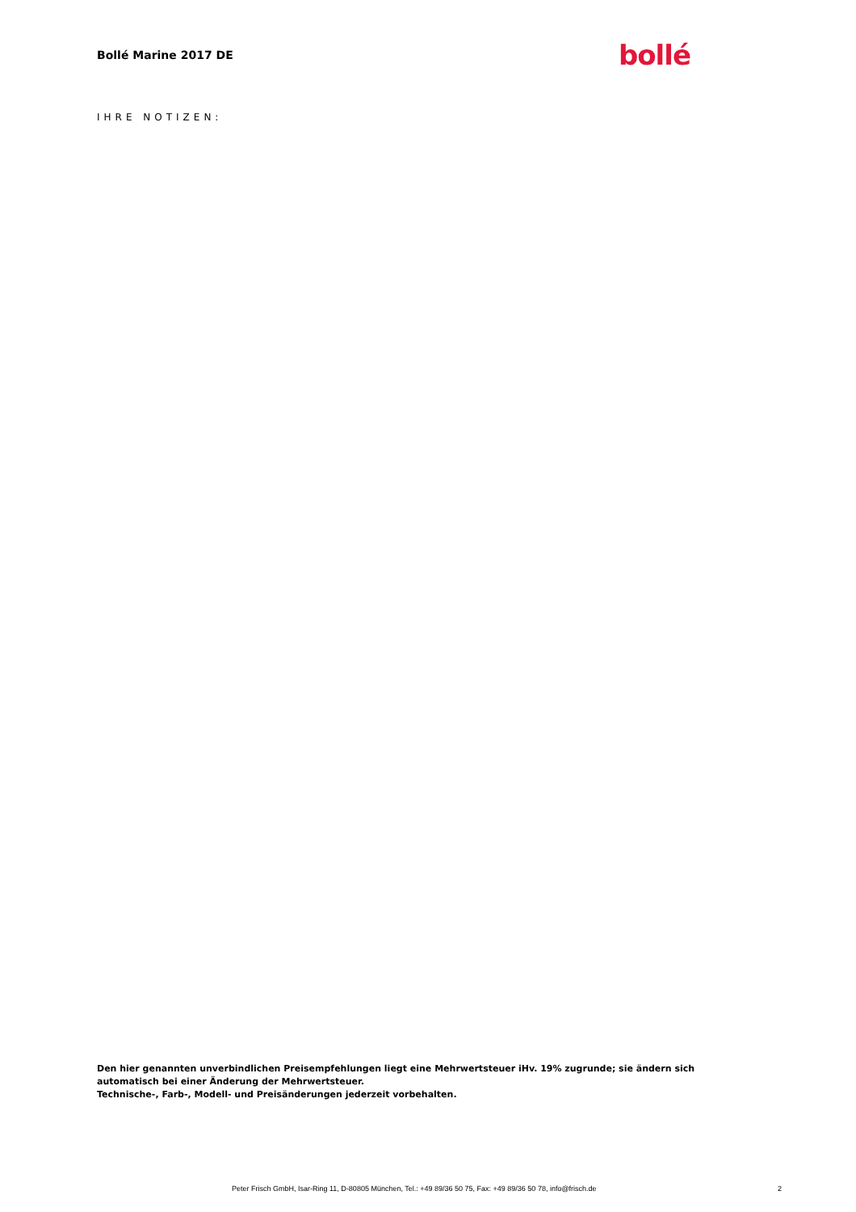Bollé Marine 2017 DE
bollé
IHRE NOTIZEN:
Den hier genannten unverbindlichen Preisempfehlungen liegt eine Mehrwertsteuer iHv. 19% zugrunde; sie ändern sich automatisch bei einer Änderung der Mehrwertsteuer.
Technische-, Farb-, Modell- und Preisänderungen jederzeit vorbehalten.
Peter Frisch GmbH, Isar-Ring 11, D-80805 München, Tel.: +49 89/36 50 75, Fax: +49 89/36 50 78, info@frisch.de 2